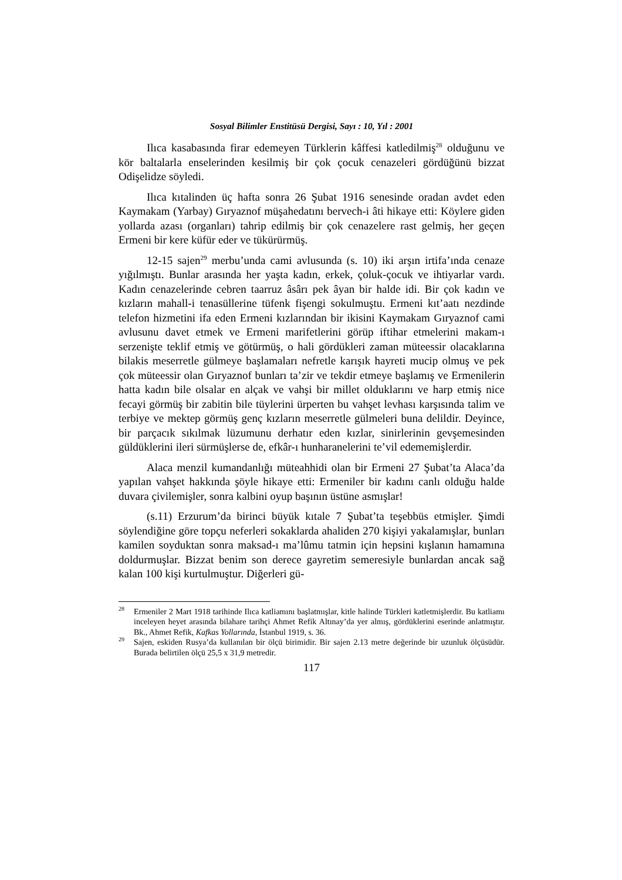Sosyal Bilimler Enstitüsü Dergisi, Sayı : 10, Yıl : 2001
Ilıca kasabasında firar edemeyen Türklerin kâffesi katledilmiş<sup>28</sup> olduğunu ve kör baltalarla enselerinden kesilmiş bir çok çocuk cenazeleri gördüğünü bizzat Odişelidze söyledi.
Ilıca kıtalinden üç hafta sonra 26 Şubat 1916 senesinde oradan avdet eden Kaymakam (Yarbay) Gıryaznof müşahedatını bervech-i âti hikaye etti: Köylere giden yollarda azası (organları) tahrip edilmiş bir çok cenazelere rast gelmiş, her geçen Ermeni bir kere küfür eder ve tükürürmüş.
12-15 sajen<sup>29</sup> merbu’unda cami avlusunda (s. 10) iki arşın irtifa’ında cenaze yığılmıştı. Bunlar arasında her yaşta kadın, erkek, çoluk-çocuk ve ihtiyarlar vardı. Kadın cenazelerinde cebren taarruz âsârı pek âyan bir halde idi. Bir çok kadın ve kızların mahall-i tenasüllerine tüfenk fişengi sokulmuştu. Ermeni kıt’aatı nezdinde telefon hizmetini ifa eden Ermeni kızlarından bir ikisini Kaymakam Gıryaznof cami avlusunu davet etmek ve Ermeni marifetlerini görüp iftihar etmelerini makam-ı serzenişte teklif etmiş ve götürmüş, o hali gördükleri zaman müteessir olacaklarına bilakis meserretle gülmeye başlamaları nefretle karışık hayreti mucip olmuş ve pek çok müteessir olan Gıryaznof bunları ta’zir ve tekdir etmeye başlamış ve Ermenilerin hatta kadın bile olsalar en alçak ve vahşi bir millet olduklarını ve harp etmiş nice fecayi görmüş bir zabitin bile tüylerini ürperten bu vahşet levhası karşısında talim ve terbiye ve mektep görmüş genç kızların meserretle gülmeleri buna delildir. Deyince, bir parçacık sıkılmak lüzumunu derhatır eden kızlar, sinirlerinin gevşemesinden güldüklerini ileri sürmüşlerse de, efkâr-ı hunharanelerini te’vil edememişlerdir.
Alaca menzil kumandanlığı müteahhidi olan bir Ermeni 27 Şubat’ta Alaca’da yapılan vahşet hakkında şöyle hikaye etti: Ermeniler bir kadını canlı olduğu halde duvara çivilemişler, sonra kalbini oyup başının üstüne asmışlar!
(s.11) Erzurum’da birinci büyük kıtale 7 Şubat’ta teşebbüs etmişler. Şimdi söylendiğine göre topçu neferleri sokaklarda ahaliden 270 kişiyi yakalamışlar, bunları kamilen soyduktan sonra maksad-ı ma’lûmu tatmin için hepsini kışlanın hamamına doldurmuşlar. Bizzat benim son derece gayretim semeresiyle bunlardan ancak sağ kalan 100 kişi kurtulmuştur. Diğerleri gü-
<sup>28</sup> Ermeniler 2 Mart 1918 tarihinde Ilıca katliamını başlatmışlar, kitle halinde Türkleri katletmişlerdir. Bu katliamı inceleyen heyet arasında bilahare tarihçi Ahmet Refik Altınay’da yer almış, gördüklerini eserinde anlatmıştır. Bk., Ahmet Refik, Kafkas Yollarında, İstanbul 1919, s. 36.
<sup>29</sup> Sajen, eskiden Rusya’da kullanılan bir ölçü birimidir. Bir sajen 2.13 metre değerinde bir uzunluk ölçüsüdür. Burada belirtilen ölçü 25,5 x 31,9 metredir.
117